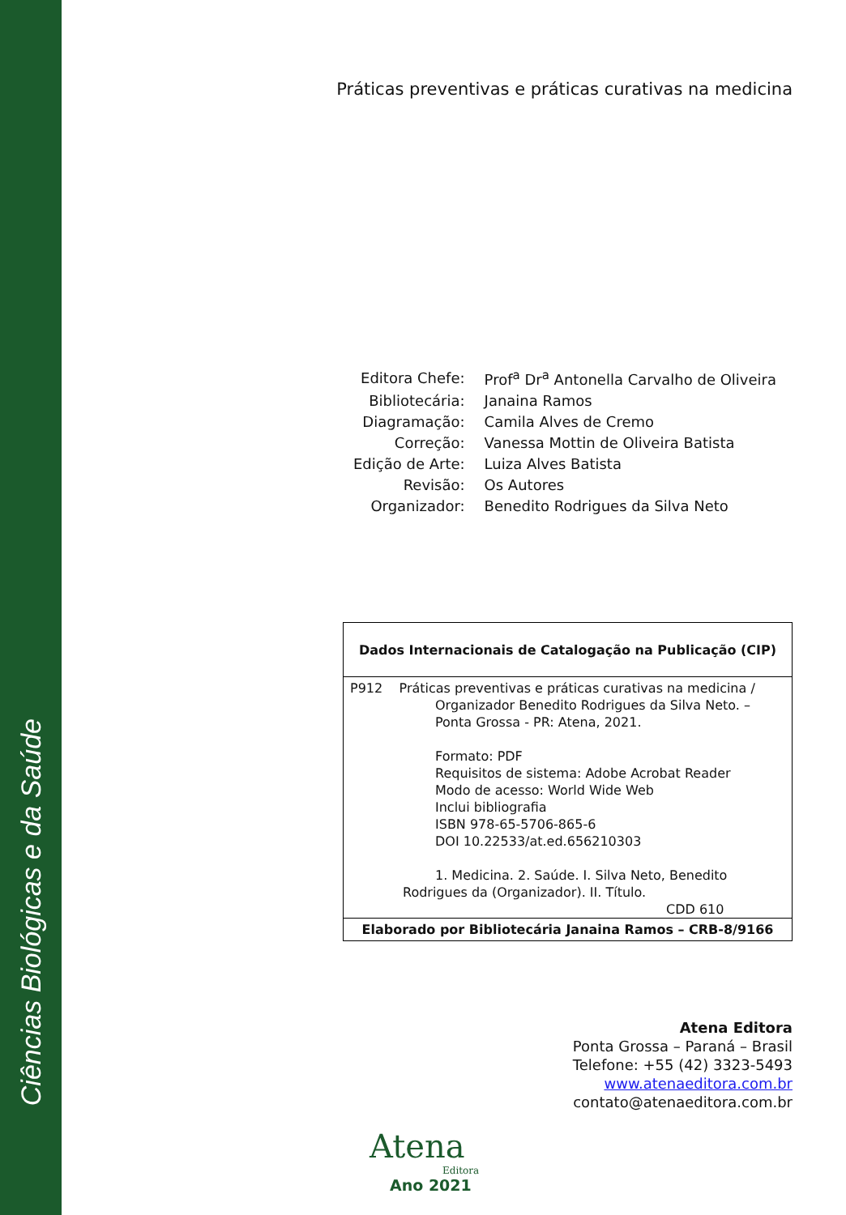Ciências Biológicas e da Saúde
Práticas preventivas e práticas curativas na medicina
| Editora Chefe: | Prof<sup>a</sup> Dr<sup>a</sup> Antonella Carvalho de Oliveira |
| Bibliotecária: | Janaina Ramos |
| Diagramação: | Camila Alves de Cremo |
| Correção: | Vanessa Mottin de Oliveira Batista |
| Edição de Arte: | Luiza Alves Batista |
| Revisão: | Os Autores |
| Organizador: | Benedito Rodrigues da Silva Neto |
| Dados Internacionais de Catalogação na Publicação (CIP) |
| --- |
| P912 Práticas preventivas e práticas curativas na medicina / Organizador Benedito Rodrigues da Silva Neto. – Ponta Grossa - PR: Atena, 2021. Formato: PDF Requisitos de sistema: Adobe Acrobat Reader Modo de acesso: World Wide Web Inclui bibliografia ISBN 978-65-5706-865-6 DOI 10.22533/at.ed.656210303 1. Medicina. 2. Saúde. I. Silva Neto, Benedito Rodrigues da (Organizador). II. Título. CDD 610 |
| Elaborado por Bibliotecária Janaina Ramos – CRB-8/9166 |
Atena Editora
Ponta Grossa – Paraná – Brasil
Telefone: +55 (42) 3323-5493
www.atenaeditora.com.br
contato@atenaeditora.com.br
Atena
Editora
Ano 2021